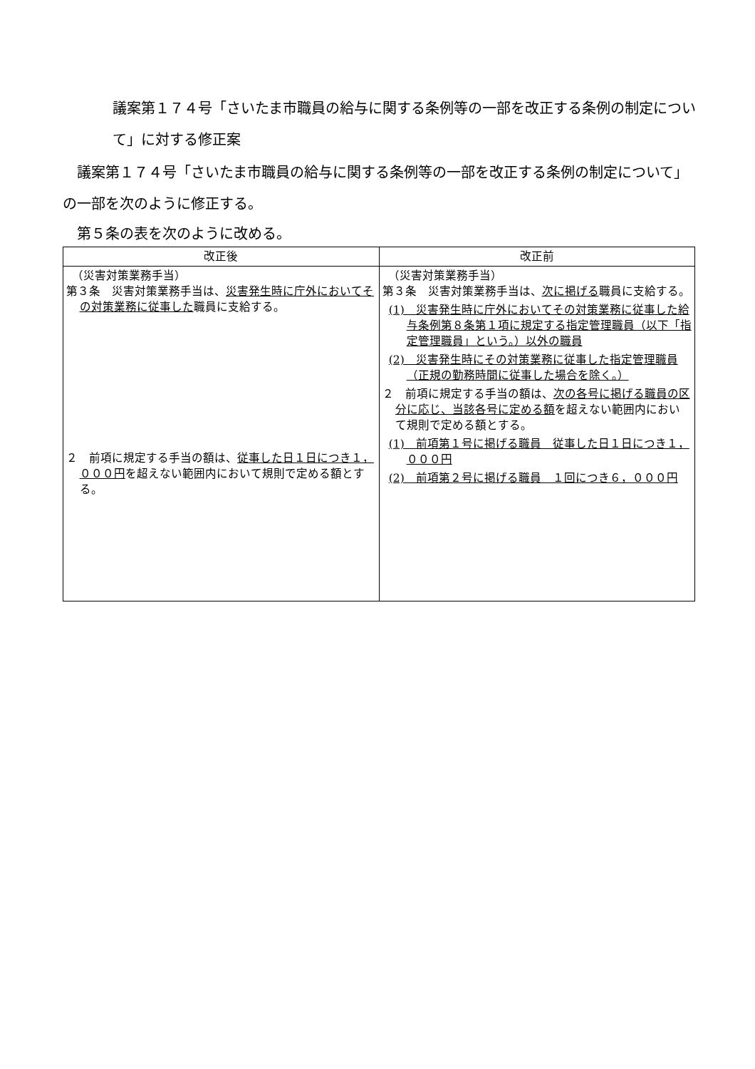議案第１７４号「さいたま市職員の給与に関する条例等の一部を改正する条例の制定について」に対する修正案
　議案第１７４号「さいたま市職員の給与に関する条例等の一部を改正する条例の制定について」の一部を次のように修正する。
　第５条の表を次のように改める。
| 改正後 | 改正前 |
| --- | --- |
| （災害対策業務手当） 第３条 災害対策業務手当は、 災害発生時に庁外においてその対策業務に従事した 職員に支給する。 ２ 前項に規定する手当の額は、 従事した日１日につき１，０００円 を超えない範囲内において規則で定める額とする。 | （災害対策業務手当） 第３条 災害対策業務手当は、 次に掲げる 職員に支給する。 (1) 災害発生時に庁外においてその対策業務に従事した給与条例第８条第１項に規定する指定管理職員（以下「指定管理職員」という。）以外の職員 (2) 災害発生時にその対策業務に従事した指定管理職員（正規の勤務時間に従事した場合を除く。） ２ 前項に規定する手当の額は、 次の各号に掲げる職員の区分に応じ、当該各号に定める額 を超えない範囲内において規則で定める額とする。 (1) 前項第１号に掲げる職員 従事した日１日につき１，０００円 (2) 前項第２号に掲げる職員 １回につき６，０００円 |